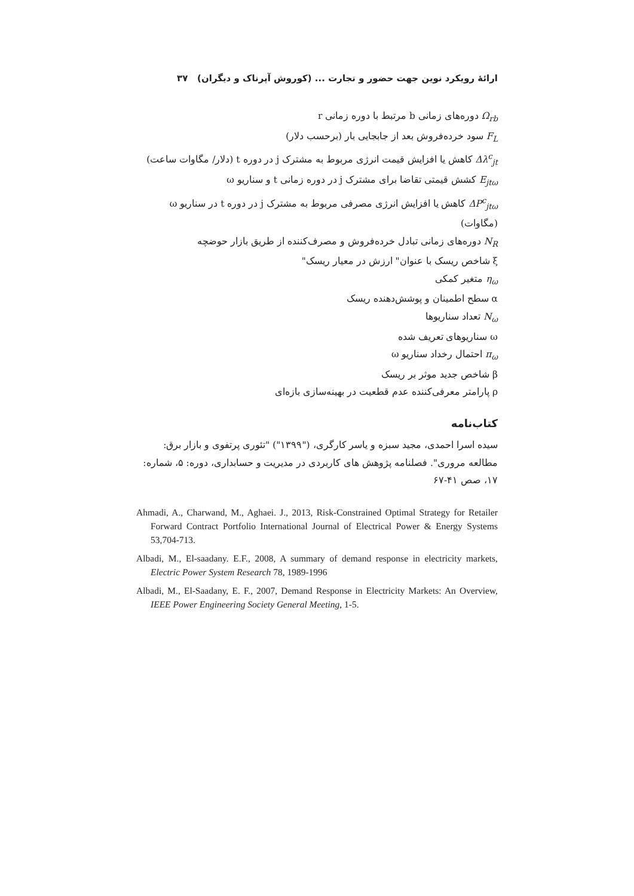ارائهٔ رویکرد نوین جهت حضور و تجارت ... (کوروش آپرناک و دیگران) ۳۷
Ω<sub>rb</sub> دوره‌های زمانی b مرتبط با دوره زمانی r
F<sub>L</sub> سود خرده‌فروش بعد از جابجایی بار (برحسب دلار)
Δλ<sup>c</sup><sub>jt</sub> کاهش یا افزایش قیمت انرژی مربوط به مشترک j در دوره t (دلار/ مگاوات ساعت)
E<sub>jtω</sub> کشش قیمتی تقاضا برای مشترک j در دوره زمانی t و سناریو ω
ΔP<sup>c</sup><sub>jtω</sub> کاهش یا افزایش انرژی مصرفی مربوط به مشترک j در دوره t در سناریو ω (مگاوات)
N<sub>R</sub> دوره‌های زمانی تبادل خرده‌فروش و مصرف‌کننده از طریق بازار حوضچه
ξ شاخص ریسک با عنوان" ارزش در معیار ریسک"
η<sub>ω</sub> متغیر کمکی
α سطح اطمینان و پوشش‌دهنده ریسک
N<sub>ω</sub> تعداد سناریوها
ω سناریوهای تعریف شده
π<sub>ω</sub> احتمال رخداد سناریو ω
β شاخص جدید موثر بر ریسک
ρ پارامتر معرفی‌کننده عدم قطعیت در بهینه‌سازی بازه‌ای
کتاب‌نامه
سیده اسرا احمدی، مجید سبزه و یاسر کارگری، ("۱۳۹۹") "تئوری پرتفوی و بازار برق: مطالعه مروری". فصلنامه پژوهش های کاربردی در مدیریت و حسابداری، دوره: ۵، شماره: ۱۷، صص ۴۱-۶۷
Ahmadi, A., Charwand, M., Aghaei. J., 2013, Risk-Constrained Optimal Strategy for Retailer Forward Contract Portfolio International Journal of Electrical Power & Energy Systems 53,704-713.
Albadi, M., El-saadany. E.F., 2008, A summary of demand response in electricity markets, Electric Power System Research 78, 1989-1996
Albadi, M., El-Saadany, E. F., 2007, Demand Response in Electricity Markets: An Overview, IEEE Power Engineering Society General Meeting, 1-5.